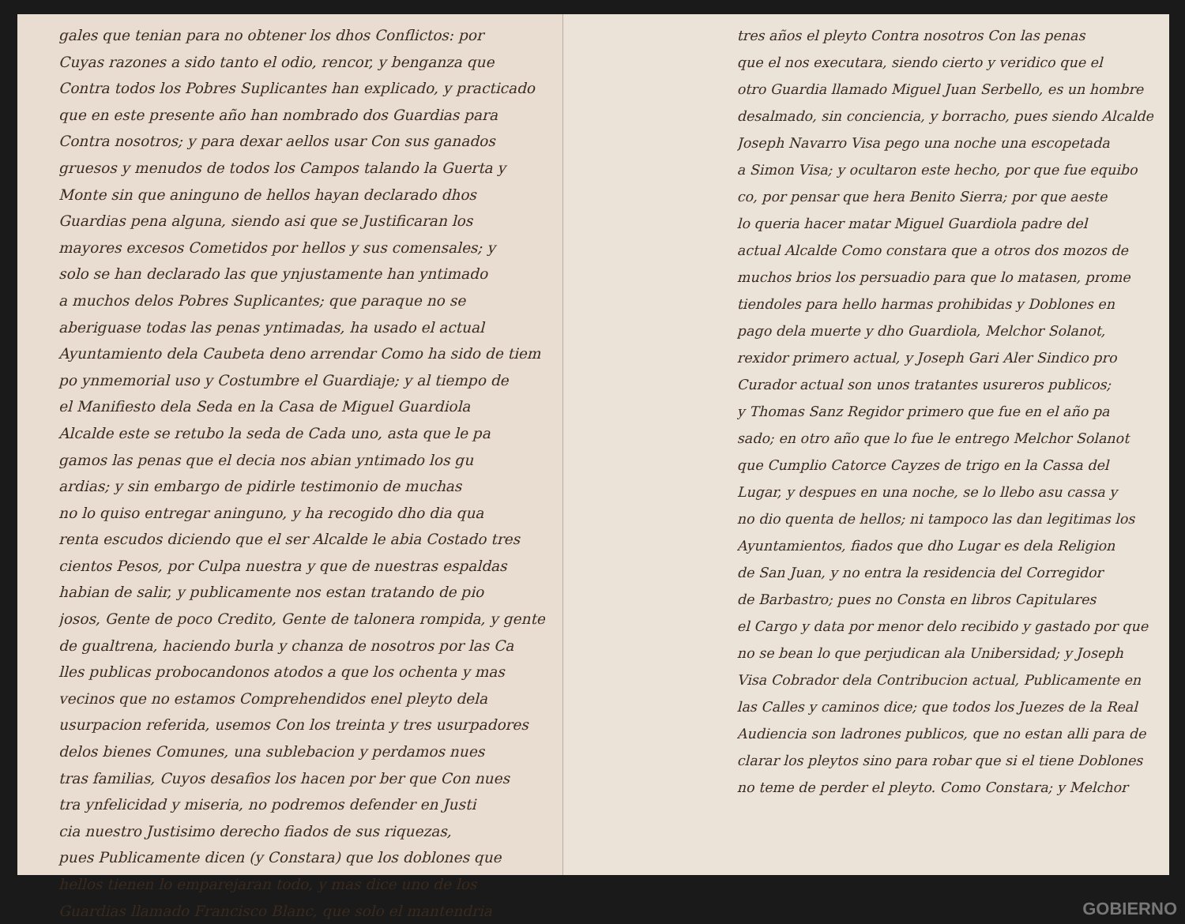gales que tenian para no obtener los dhos Conflictos: por
Cuyas razones a sido tanto el odio, rencor, y benganza que
Contra todos los Pobres Suplicantes han explicado, y practicado
que en este presente año han nombrado dos Guardias para
Contra nosotros; y para dexar aellos usar Con sus ganados
gruesos y menudos de todos los Campos talando la Guerta y
Monte sin que aninguno de hellos hayan declarado dhos
Guardias pena alguna, siendo asi que se Justificaran los
mayores excesos Cometidos por hellos y sus comensales; y
solo se han declarado las que ynjustamente han yntimado
a muchos delos Pobres Suplicantes; que paraque no se
aberiguase todas las penas yntimadas, ha usado el actual
Ayuntamiento dela Caubeta deno arrendar Como ha sido de tiem
po ynmemorial uso y Costumbre el Guardiaje; y al tiempo de
el Manifiesto dela Seda en la Casa de Miguel Guardiola
Alcalde este se retubo la seda de Cada uno, asta que le pa
gamos las penas que el decia nos abian yntimado los gu
ardias; y sin embargo de pidirle testimonio de muchas
no lo quiso entregar aninguno, y ha recogido dho dia qua
renta escudos diciendo que el ser Alcalde le abia Costado tres
cientos Pesos, por Culpa nuestra y que de nuestras espaldas
habian de salir, y publicamente nos estan tratando de pio
josos, Gente de poco Credito, Gente de talonera rompida, y gente
de gualtrena, haciendo burla y chanza de nosotros por las Ca
lles publicas probocandonos atodos a que los ochenta y mas
vecinos que no estamos Comprehendidos enel pleyto dela
usurpacion referida, usemos Con los treinta y tres usurpadores
delos bienes Comunes, una sublebacion y perdamos nues
tras familias, Cuyos desafios los hacen por ber que Con nues
tra ynfelicidad y miseria, no podremos defender en Justi
cia nuestro Justisimo derecho fiados de sus riquezas,
pues Publicamente dicen (y Constara) que los doblones que
hellos tienen lo emparejaran todo, y mas dice uno de los
Guardias llamado Francisco Blanc, que solo el mantendria
tres años el pleyto Contra nosotros Con las penas
que el nos executara, siendo cierto y veridico que el
otro Guardia llamado Miguel Juan Serbello, es un hombre
desalmado, sin conciencia, y borracho, pues siendo Alcalde
Joseph Navarro Visa pego una noche una escopetada
a Simon Visa; y ocultaron este hecho, por que fue equibo
co, por pensar que hera Benito Sierra; por que aeste
lo queria hacer matar Miguel Guardiola padre del
actual Alcalde Como constara que a otros dos mozos de
muchos brios los persuadio para que lo matasen, prome
tiendoles para hello harmas prohibidas y Doblones en
pago dela muerte y dho Guardiola, Melchor Solanot,
rexidor primero actual, y Joseph Gari Aler Sindico pro
Curador actual son unos tratantes usureros publicos;
y Thomas Sanz Regidor primero que fue en el año pa
sado; en otro año que lo fue le entrego Melchor Solanot
que Cumplio Catorce Cayzes de trigo en la Cassa del
Lugar, y despues en una noche, se lo llebo asu cassa y
no dio quenta de hellos; ni tampoco las dan legitimas los
Ayuntamientos, fiados que dho Lugar es dela Religion
de San Juan, y no entra la residencia del Corregidor
de Barbastro; pues no Consta en libros Capitulares
el Cargo y data por menor delo recibido y gastado por que
no se bean lo que perjudican ala Unibersidad; y Joseph
Visa Cobrador dela Contribucion actual, Publicamente en
las Calles y caminos dice; que todos los Juezes de la Real
Audiencia son ladrones publicos, que no estan alli para de
clarar los pleytos sino para robar que si el tiene Doblones
no teme de perder el pleyto. Como Constara; y Melchor
GOBIERNO